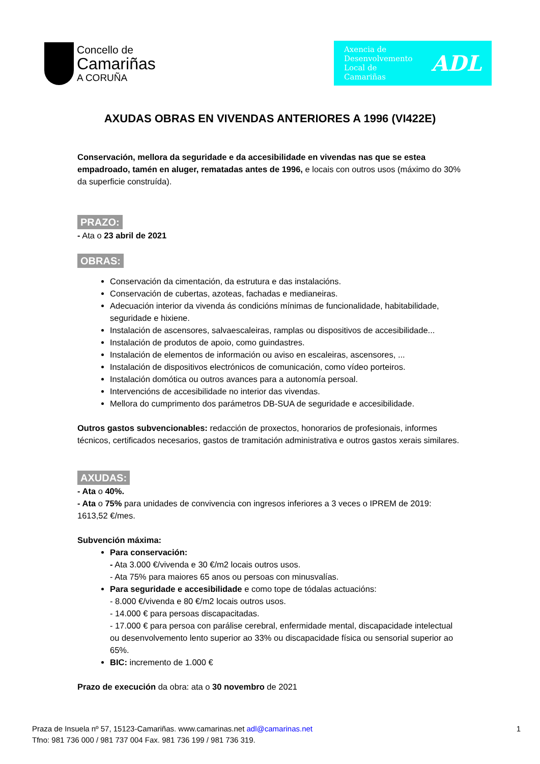Concello de
Camariñas
A CORUÑA
Axencia de
Desenvolvemento
Local de
Camariñas
ADL
AXUDAS OBRAS EN VIVENDAS ANTERIORES A 1996 (VI422E)
Conservación, mellora da seguridade e da accesibilidade en vivendas nas que se estea empadroado, tamén en aluger, rematadas antes de 1996, e locais con outros usos (máximo do 30% da superficie construída).
PRAZO:
- Ata o 23 abril de 2021
OBRAS:
Conservación da cimentación, da estrutura e das instalacións.
Conservación de cubertas, azoteas, fachadas e medianeiras.
Adecuación interior da vivenda ás condicións mínimas de funcionalidade, habitabilidade, seguridade e hixiene.
Instalación de ascensores, salvaescaleiras, ramplas ou dispositivos de accesibilidade...
Instalación de produtos de apoio, como guindastres.
Instalación de elementos de información ou aviso en escaleiras, ascensores, ...
Instalación de dispositivos electrónicos de comunicación, como vídeo porteiros.
Instalación domótica ou outros avances para a autonomía persoal.
Intervencións de accesibilidade no interior das vivendas.
Mellora do cumprimento dos parámetros DB-SUA de seguridade e accesibilidade.
Outros gastos subvencionables: redacción de proxectos, honorarios de profesionais, informes técnicos, certificados necesarios, gastos de tramitación administrativa e outros gastos xerais similares.
AXUDAS:
- Ata o 40%.
- Ata o 75% para unidades de convivencia con ingresos inferiores a 3 veces o IPREM de 2019: 1613,52 €/mes.
Subvención máxima:
Para conservación:
- Ata 3.000 €/vivenda e 30 €/m2 locais outros usos.
- Ata 75% para maiores 65 anos ou persoas con minusvalías.
Para seguridade e accesibilidade e como tope de tódalas actuacións:
- 8.000 €/vivenda e 80 €/m2 locais outros usos.
- 14.000 € para persoas discapacitadas.
- 17.000 € para persoa con parálise cerebral, enfermidade mental, discapacidade intelectual ou desenvolvemento lento superior ao 33% ou discapacidade física ou sensorial superior ao 65%.
BIC: incremento de 1.000 €
Prazo de execución da obra: ata o 30 novembro de 2021
Praza de Insuela nº 57, 15123-Camariñas. www.camarinas.net adl@camarinas.net
Tfno: 981 736 000 / 981 737 004 Fax. 981 736 199 / 981 736 319.
1